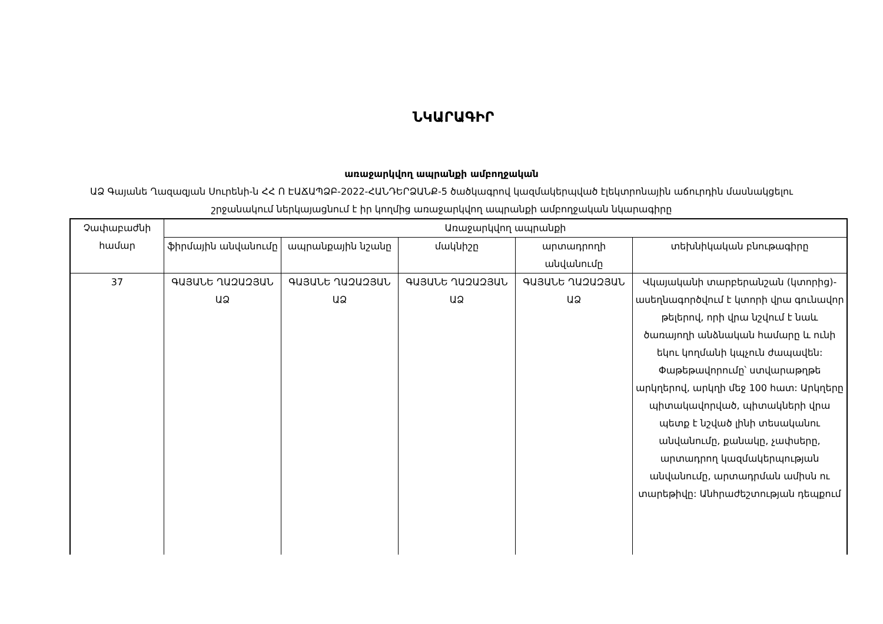ՆԿԱՐԱԳԻՐ
առաջարկվող ապրանքի ամբողջական
ԱՁ Գայանե Ղազազյան Սուրենի-ն ՀՀ Ո ԷԱՃԱՊՁԲ-2022-ՀԱՆԴԵՐՁԱՆՔ-5 ծածկագրով կազմակերպված էլեկտրոնային աճուրդին մասնակցելու շրջանակում ներկայացնում է իր կողմից առաջարկվող ապրանքի ամբողջական նկարագիրը
| Չափաբաժնի համար | Առաջարկվող ապրանքի | | | | |
| --- | --- | --- | --- | --- | --- |
| | ֆիրմային անվանումը | ապրանքային նշանը | մակնիշը | արտադրողի անվանումը | տեխնիկական բնութագիրը |
| 37 | ԳԱՅԱՆԵ ՂԱԶԱԶՅԱՆ ԱՁ | ԳԱՅԱՆԵ ՂԱԶԱԶՅԱՆ ԱՁ | ԳԱՅԱՆԵ ՂԱԶԱԶՅԱՆ ԱՁ | ԳԱՅԱՆԵ ՂԱԶԱԶՅԱՆ ԱՁ | Վկայականի տարբերանշան (կտորից)- ասեղնագործվում է կտորի վրա գունավոր թելերով, որի վրա նշվում է նաև ծառայողի անձնական համարը և ունի եկու կողմանի կպչուն ժապավեն: Փաթեթավորումը՝ ստվարաթղթե արկղերով, արկղի մեջ 100 հատ: Արկղերը պիտակավորված, պիտակների վրա պետք է նշված լինի տեսականու անվանումը, քանակը, չափսերը, արտադրող կազմակերպության անվանումը, արտադրման ամիսն ու տարեթիվը: Անհրաժեշտության դեպքում |